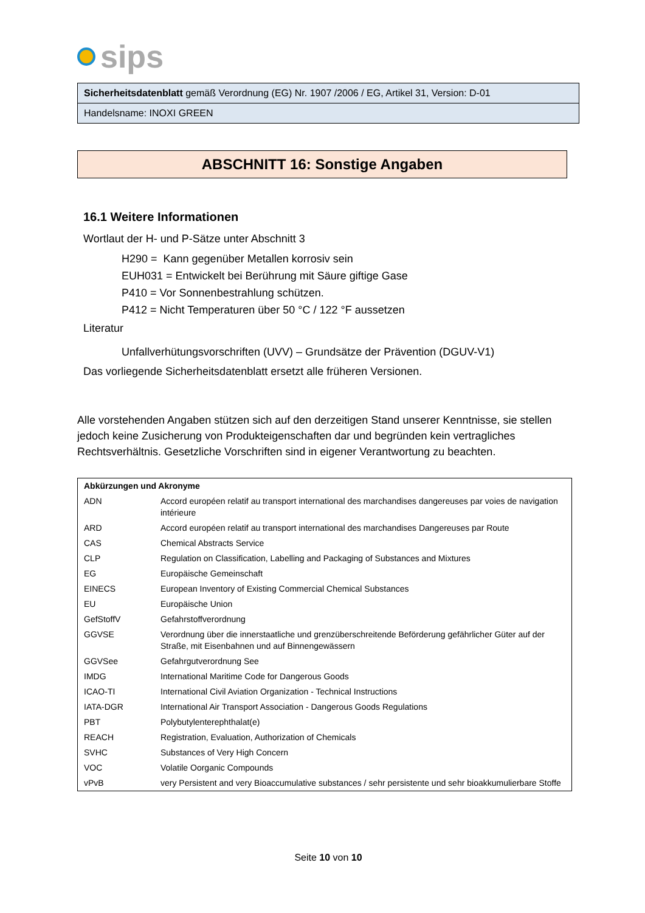sips
Sicherheitsdatenblatt gemäß Verordnung (EG) Nr. 1907 /2006 / EG, Artikel 31, Version: D-01
Handelsname: INOXI GREEN
ABSCHNITT 16: Sonstige Angaben
16.1 Weitere Informationen
Wortlaut der H- und P-Sätze unter Abschnitt 3
H290 = Kann gegenüber Metallen korrosiv sein
EUH031 = Entwickelt bei Berührung mit Säure giftige Gase
P410 = Vor Sonnenbestrahlung schützen.
P412 = Nicht Temperaturen über 50 °C / 122 °F aussetzen
Literatur
Unfallverhütungsvorschriften (UVV) – Grundsätze der Prävention (DGUV-V1)
Das vorliegende Sicherheitsdatenblatt ersetzt alle früheren Versionen.
Alle vorstehenden Angaben stützen sich auf den derzeitigen Stand unserer Kenntnisse, sie stellen jedoch keine Zusicherung von Produkteigenschaften dar und begründen kein vertragliches Rechtsverhältnis. Gesetzliche Vorschriften sind in eigener Verantwortung zu beachten.
| Abkürzungen und Akronyme | |
| --- | --- |
| ADN | Accord européen relatif au transport international des marchandises dangereuses par voies de navigation intérieure |
| ARD | Accord européen relatif au transport international des marchandises Dangereuses par Route |
| CAS | Chemical Abstracts Service |
| CLP | Regulation on Classification, Labelling and Packaging of Substances and Mixtures |
| EG | Europäische Gemeinschaft |
| EINECS | European Inventory of Existing Commercial Chemical Substances |
| EU | Europäische Union |
| GefStoffV | Gefahrstoffverordnung |
| GGVSE | Verordnung über die innerstaatliche und grenzüberschreitende Beförderung gefährlicher Güter auf der Straße, mit Eisenbahnen und auf Binnengewässern |
| GGVSee | Gefahrgutverordnung See |
| IMDG | International Maritime Code for Dangerous Goods |
| ICAO-TI | International Civil Aviation Organization - Technical Instructions |
| IATA-DGR | International Air Transport Association - Dangerous Goods Regulations |
| PBT | Polybutylenterephthalat(e) |
| REACH | Registration, Evaluation, Authorization of Chemicals |
| SVHC | Substances of Very High Concern |
| VOC | Volatile Oorganic Compounds |
| vPvB | very Persistent and very Bioaccumulative substances / sehr persistente und sehr bioakkumulierbare Stoffe |
Seite 10 von 10